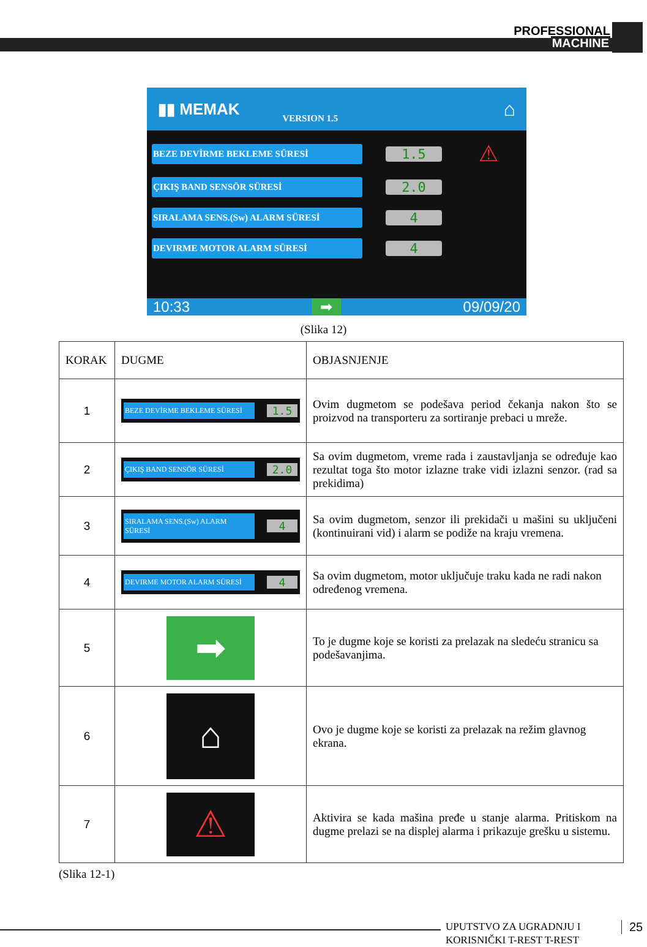PROFESSIONAL
MACHINE
▮▮ MEMAK VERSION 1.5 ⌂
BEZE DEVİRME BEKLEME SÜRESİ 1.5 ⚠
ÇIKIŞ BAND SENSÖR SÜRESİ 2.0
SIRALAMA SENS.(Sw) ALARM SÜRESİ 4
DEVIRME MOTOR ALARM SÜRESİ 4
10:33 ➡ 09/09/20
(Slika 12)
| KORAK | DUGME | OBJASNJENJE |
| --- | --- | --- |
| 1 | BEZE DEVİRME BEKLEME SÜRESİ 1.5 | Ovim dugmetom se podešava period čekanja nakon što se proizvod na transporteru za sortiranje prebaci u mreže. |
| 2 | ÇIKIŞ BAND SENSÖR SÜRESİ 2.0 | Sa ovim dugmetom, vreme rada i zaustavljanja se određuje kao rezultat toga što motor izlazne trake vidi izlazni senzor. (rad sa prekidima) |
| 3 | SIRALAMA SENS.(Sw) ALARM SÜRESİ 4 | Sa ovim dugmetom, senzor ili prekidači u mašini su uključeni (kontinuirani vid) i alarm se podiže na kraju vremena. |
| 4 | DEVIRME MOTOR ALARM SÜRESİ 4 | Sa ovim dugmetom, motor uključuje traku kada ne radi nakon određenog vremena. |
| 5 | ➡ | To je dugme koje se koristi za prelazak na sledeću stranicu sa podešavanjima. |
| 6 | ⌂ | Ovo je dugme koje se koristi za prelazak na režim glavnog ekrana. |
| 7 | ⚠ | Aktivira se kada mašina pređe u stanje alarma. Pritiskom na dugme prelazi se na displej alarma i prikazuje grešku u sistemu. |
(Slika 12-1)
UPUTSTVO ZA UGRADNJU I
KORISNIČKI T-REST T-REST
25